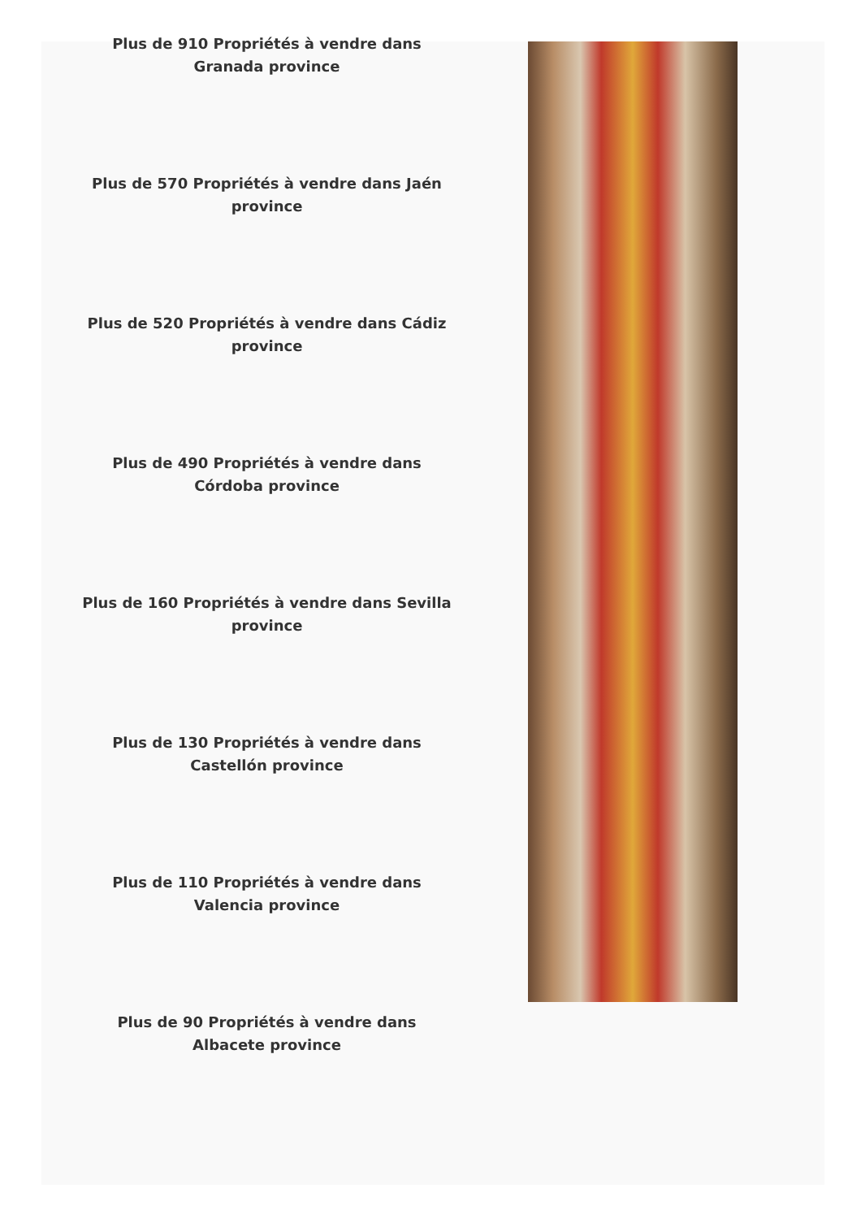Plus de 910 Propriétés à vendre dans Granada province
Plus de 570 Propriétés à vendre dans Jaén province
Plus de 520 Propriétés à vendre dans Cádiz province
Plus de 490 Propriétés à vendre dans Córdoba province
Plus de 160 Propriétés à vendre dans Sevilla province
Plus de 130 Propriétés à vendre dans Castellón province
Plus de 110 Propriétés à vendre dans Valencia province
Plus de 90 Propriétés à vendre dans Albacete province